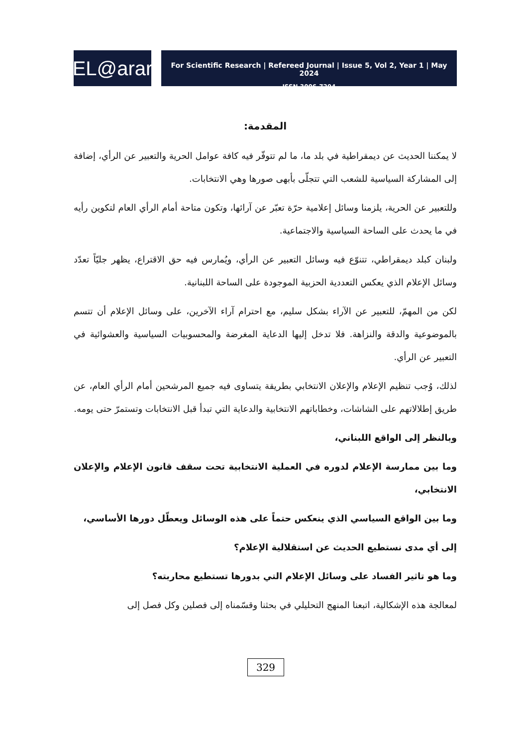EL@arar
For Scientific Research | Refereed Journal | Issue 5, Vol 2, Year 1 | May 2024
ISSN 3006-7294
المقدمة:
لا يمكننا الحديث عن ديمقراطية في بلد ما، ما لم تتوفّر فيه كافة عوامل الحرية والتعبير عن الرأي، إضافة إلى المشاركة السياسية للشعب التي تتجلّى بأبهى صورها وهي الانتخابات.
وللتعبير عن الحرية، يلزمنا وسائل إعلامية حرّة تعبّر عن آرائها، وتكون متاحة أمام الرأي العام لتكوين رأيه في ما يحدث على الساحة السياسية والاجتماعية.
ولبنان كبلد ديمقراطي، تتنوّع فيه وسائل التعبير عن الرأي، ويُمارس فيه حق الاقتراع، يظهر جليّاً تعدّد وسائل الإعلام الذي يعكس التعددية الحزبية الموجودة على الساحة اللبنانية.
لكن من المهمّ، للتعبير عن الآراء بشكل سليم، مع احترام آراء الآخرين، على وسائل الإعلام أن تتسم بالموضوعية والدقة والنزاهة. فلا تدخل إليها الدعاية المغرضة والمحسوبيات السياسية والعشوائية في التعبير عن الرأي.
لذلك، وُجب تنظيم الإعلام والإعلان الانتخابي بطريقة يتساوى فيه جميع المرشحين أمام الرأي العام، عن طريق إطلالاتهم على الشاشات، وخطاباتهم الانتخابية والدعاية التي تبدأ قبل الانتخابات وتستمرّ حتى يومه.
وبالنظر إلى الواقع اللبناني،
وما بين ممارسة الإعلام لدوره في العملية الانتخابية تحت سقف قانون الإعلام والإعلان الانتخابي،
وما بين الواقع السياسي الذي ينعكس حتماً على هذه الوسائل ويعطّل دورها الأساسي،
إلى أي مدى نستطيع الحديث عن استقلالية الإعلام؟
وما هو تاثير الفساد على وسائل الإعلام التي بدورها تستطيع محاربته؟
لمعالجة هذه الإشكالية، اتبعنا المنهج التحليلي في بحثنا وقسّمناه إلى فصلين وكل فصل إلى
329